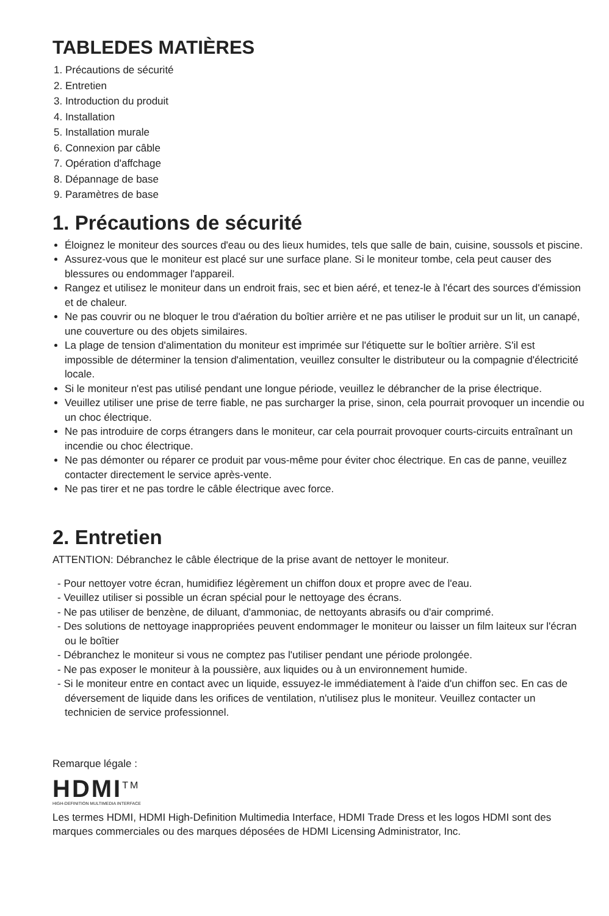TABLEDES MATIÈRES
1. Précautions de sécurité
2. Entretien
3. Introduction du produit
4. Installation
5. Installation murale
6. Connexion par câble
7. Opération d'affchage
8. Dépannage de base
9. Paramètres de base
1. Précautions de sécurité
Éloignez le moniteur des sources d'eau ou des lieux humides, tels que salle de bain, cuisine, soussols et piscine.
Assurez-vous que le moniteur est placé sur une surface plane. Si le moniteur tombe, cela peut causer des blessures ou endommager l'appareil.
Rangez et utilisez le moniteur dans un endroit frais, sec et bien aéré, et tenez-le à l'écart des sources d'émission et de chaleur.
Ne pas couvrir ou ne bloquer le trou d'aération du boîtier arrière et ne pas utiliser le produit sur un lit, un canapé, une couverture ou des objets similaires.
La plage de tension d'alimentation du moniteur est imprimée sur l'étiquette sur le boîtier arrière. S'il est impossible de déterminer la tension d'alimentation, veuillez consulter le distributeur ou la compagnie d'électricité locale.
Si le moniteur n'est pas utilisé pendant une longue période, veuillez le débrancher de la prise électrique.
Veuillez utiliser une prise de terre fiable, ne pas surcharger la prise, sinon, cela pourrait provoquer un incendie ou un choc électrique.
Ne pas introduire de corps étrangers dans le moniteur, car cela pourrait provoquer courts-circuits entraînant un incendie ou choc électrique.
Ne pas démonter ou réparer ce produit par vous-même pour éviter choc électrique. En cas de panne, veuillez contacter directement le service après-vente.
Ne pas tirer et ne pas tordre le câble électrique avec force.
2. Entretien
ATTENTION: Débranchez le câble électrique de la prise avant de nettoyer le moniteur.
- Pour nettoyer votre écran, humidifiez légèrement un chiffon doux et propre avec de l'eau.
- Veuillez utiliser si possible un écran spécial pour le nettoyage des écrans.
- Ne pas utiliser de benzène, de diluant, d'ammoniac, de nettoyants abrasifs ou d'air comprimé.
- Des solutions de nettoyage inappropriées peuvent endommager le moniteur ou laisser un film laiteux sur l'écran ou le boîtier
- Débranchez le moniteur si vous ne comptez pas l'utiliser pendant une période prolongée.
- Ne pas exposer le moniteur à la poussière, aux liquides ou à un environnement humide.
- Si le moniteur entre en contact avec un liquide, essuyez-le immédiatement à l'aide d'un chiffon sec. En cas de déversement de liquide dans les orifices de ventilation, n'utilisez plus le moniteur. Veuillez contacter un technicien de service professionnel.
Remarque légale :
HDMI<sup>TM</sup>
HIGH-DEFINITION MULTIMEDIA INTERFACE
Les termes HDMI, HDMI High-Definition Multimedia Interface, HDMI Trade Dress et les logos HDMI sont des marques commerciales ou des marques déposées de HDMI Licensing Administrator, Inc.